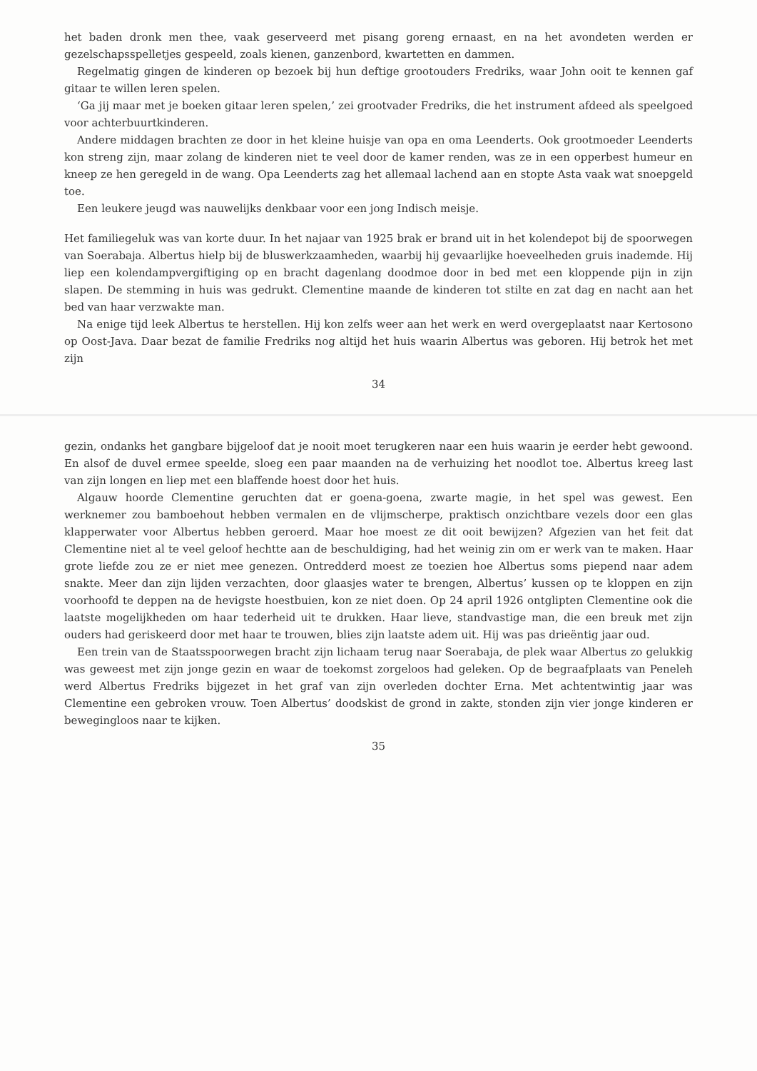het baden dronk men thee, vaak geserveerd met pisang goreng ernaast, en na het avondeten werden er gezelschapsspelletjes gespeeld, zoals kienen, ganzenbord, kwartetten en dammen.
Regelmatig gingen de kinderen op bezoek bij hun deftige grootouders Fredriks, waar John ooit te kennen gaf gitaar te willen leren spelen.
‘Ga jij maar met je boeken gitaar leren spelen,’ zei grootvader Fredriks, die het instrument afdeed als speelgoed voor achterbuurtkinderen.
Andere middagen brachten ze door in het kleine huisje van opa en oma Leenderts. Ook grootmoeder Leenderts kon streng zijn, maar zolang de kinderen niet te veel door de kamer renden, was ze in een opperbest humeur en kneep ze hen geregeld in de wang. Opa Leenderts zag het allemaal lachend aan en stopte Asta vaak wat snoepgeld toe.
Een leukere jeugd was nauwelijks denkbaar voor een jong Indisch meisje.
Het familiegeluk was van korte duur. In het najaar van 1925 brak er brand uit in het kolendepot bij de spoorwegen van Soerabaja. Albertus hielp bij de bluswerkzaamheden, waarbij hij gevaarlijke hoeveelheden gruis inademde. Hij liep een kolendampvergiftiging op en bracht dagenlang doodmoe door in bed met een kloppende pijn in zijn slapen. De stemming in huis was gedrukt. Clementine maande de kinderen tot stilte en zat dag en nacht aan het bed van haar verzwakte man.
Na enige tijd leek Albertus te herstellen. Hij kon zelfs weer aan het werk en werd overgeplaatst naar Kertosono op Oost-Java. Daar bezat de familie Fredriks nog altijd het huis waarin Albertus was geboren. Hij betrok het met zijn
34
gezin, ondanks het gangbare bijgeloof dat je nooit moet terugkeren naar een huis waarin je eerder hebt gewoond. En alsof de duvel ermee speelde, sloeg een paar maanden na de verhuizing het noodlot toe. Albertus kreeg last van zijn longen en liep met een blaffende hoest door het huis.
Algauw hoorde Clementine geruchten dat er goena-goena, zwarte magie, in het spel was gewest. Een werknemer zou bamboehout hebben vermalen en de vlijmscherpe, praktisch onzichtbare vezels door een glas klapperwater voor Albertus hebben geroerd. Maar hoe moest ze dit ooit bewijzen? Afgezien van het feit dat Clementine niet al te veel geloof hechtte aan de beschuldiging, had het weinig zin om er werk van te maken. Haar grote liefde zou ze er niet mee genezen. Ontredderd moest ze toezien hoe Albertus soms piepend naar adem snakte. Meer dan zijn lijden verzachten, door glaasjes water te brengen, Albertus’ kussen op te kloppen en zijn voorhoofd te deppen na de hevigste hoestbuien, kon ze niet doen. Op 24 april 1926 ontglipten Clementine ook die laatste mogelijkheden om haar tederheid uit te drukken. Haar lieve, standvastige man, die een breuk met zijn ouders had geriskeerd door met haar te trouwen, blies zijn laatste adem uit. Hij was pas drieëntig jaar oud.
Een trein van de Staatsspoorwegen bracht zijn lichaam terug naar Soerabaja, de plek waar Albertus zo gelukkig was geweest met zijn jonge gezin en waar de toekomst zorgeloos had geleken. Op de begraafplaats van Peneleh werd Albertus Fredriks bijgezet in het graf van zijn overleden dochter Erna. Met achtentwintig jaar was Clementine een gebroken vrouw. Toen Albertus’ doodskist de grond in zakte, stonden zijn vier jonge kinderen er bewegingloos naar te kijken.
35